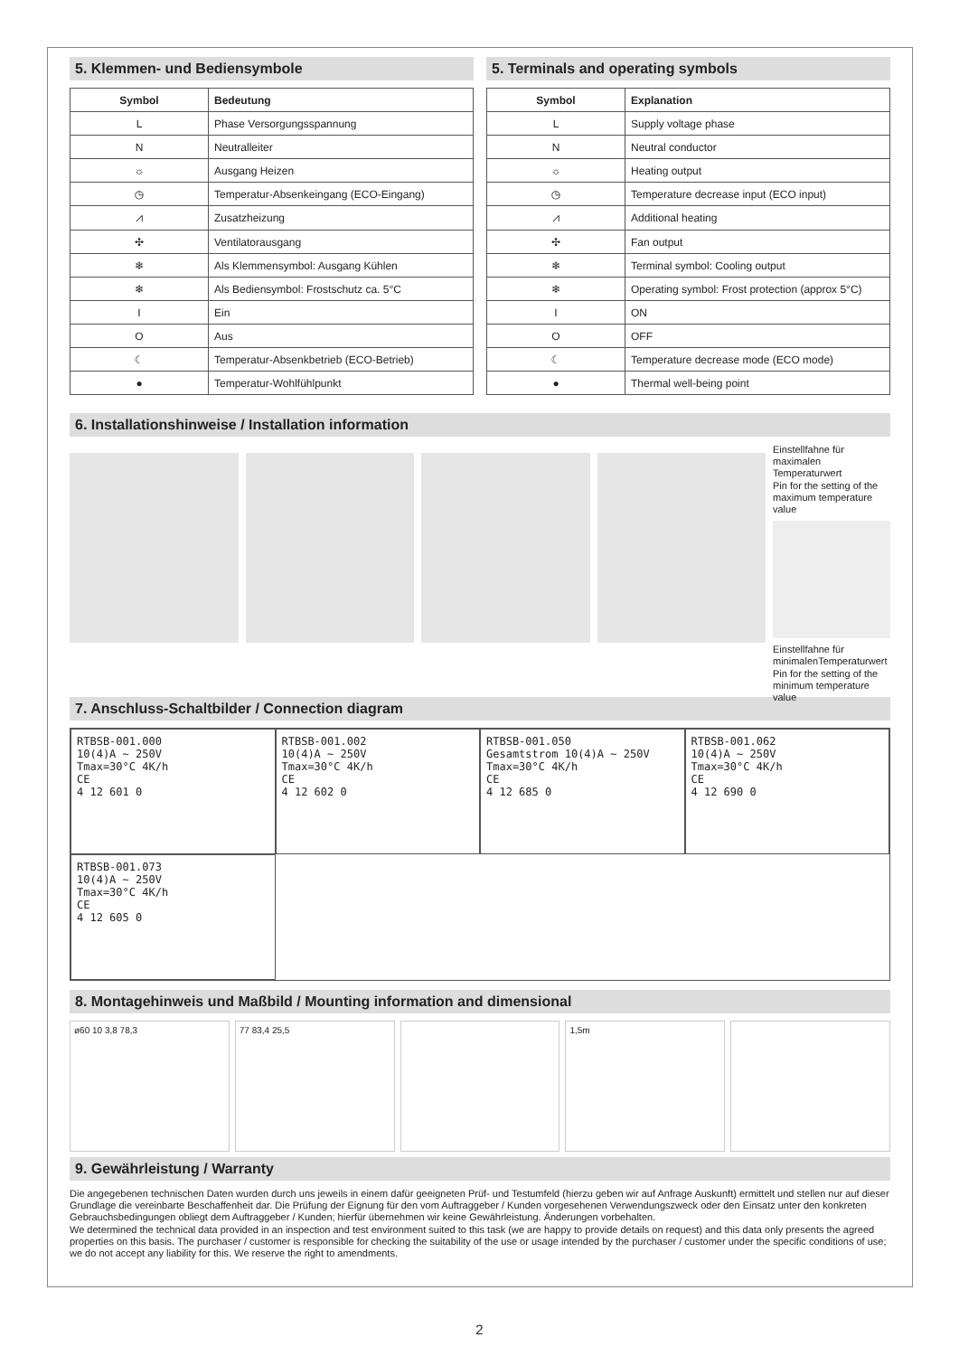5. Klemmen- und Bediensymbole
| Symbol | Bedeutung |
| --- | --- |
| L | Phase Versorgungsspannung |
| N | Neutralleiter |
| ☼ | Ausgang Heizen |
| ◷ | Temperatur-Absenkeingang (ECO-Eingang) |
| ⩘ | Zusatzheizung |
| ✣ | Ventilatorausgang |
| ❄ | Als Klemmensymbol: Ausgang Kühlen |
| ❄ | Als Bediensymbol: Frostschutz ca. 5°C |
| I | Ein |
| O | Aus |
| ☾ | Temperatur-Absenkbetrieb (ECO-Betrieb) |
| ● | Temperatur-Wohlfühlpunkt |
5. Terminals and operating symbols
| Symbol | Explanation |
| --- | --- |
| L | Supply voltage phase |
| N | Neutral conductor |
| ☼ | Heating output |
| ◷ | Temperature decrease input (ECO input) |
| ⩘ | Additional heating |
| ✣ | Fan output |
| ❄ | Terminal symbol: Cooling output |
| ❄ | Operating symbol: Frost protection (approx 5°C) |
| I | ON |
| O | OFF |
| ☾ | Temperature decrease mode (ECO mode) |
| ● | Thermal well-being point |
6. Installationshinweise / Installation information
Einstellfahne für maximalen Temperaturwert
Pin for the setting of the maximum temperature value
Einstellfahne für minimalenTemperaturwert
Pin for the setting of the minimum temperature value
7. Anschluss-Schaltbilder / Connection diagram
RTBSB-001.000
10(4)A ~ 250V
Tmax=30°C 4K/h
CE
4 12 601 0
RTBSB-001.002
10(4)A ~ 250V
Tmax=30°C 4K/h
CE
4 12 602 0
RTBSB-001.050
Gesamtstrom 10(4)A ~ 250V
Tmax=30°C 4K/h
CE
4 12 685 0
RTBSB-001.062
10(4)A ~ 250V
Tmax=30°C 4K/h
CE
4 12 690 0
RTBSB-001.073
10(4)A ~ 250V
Tmax=30°C 4K/h
CE
4 12 605 0
8. Montagehinweis und Maßbild / Mounting information and dimensional
ø60 10 3,8 78,3 77 83,4 25,5 1,5m
9. Gewährleistung / Warranty
Die angegebenen technischen Daten wurden durch uns jeweils in einem dafür geeigneten Prüf- und Testumfeld (hierzu geben wir auf Anfrage Auskunft) ermittelt und stellen nur auf dieser Grundlage die vereinbarte Beschaffenheit dar. Die Prüfung der Eignung für den vom Auftraggeber / Kunden vorgesehenen Verwendungszweck oder den Einsatz unter den konkreten Gebrauchsbedingungen obliegt dem Auftraggeber / Kunden; hierfür übernehmen wir keine Gewährleistung. Änderungen vorbehalten.
We determined the technical data provided in an inspection and test environment suited to this task (we are happy to provide details on request) and this data only presents the agreed properties on this basis. The purchaser / customer is responsible for checking the suitability of the use or usage intended by the purchaser / customer under the specific conditions of use; we do not accept any liability for this. We reserve the right to amendments.
2